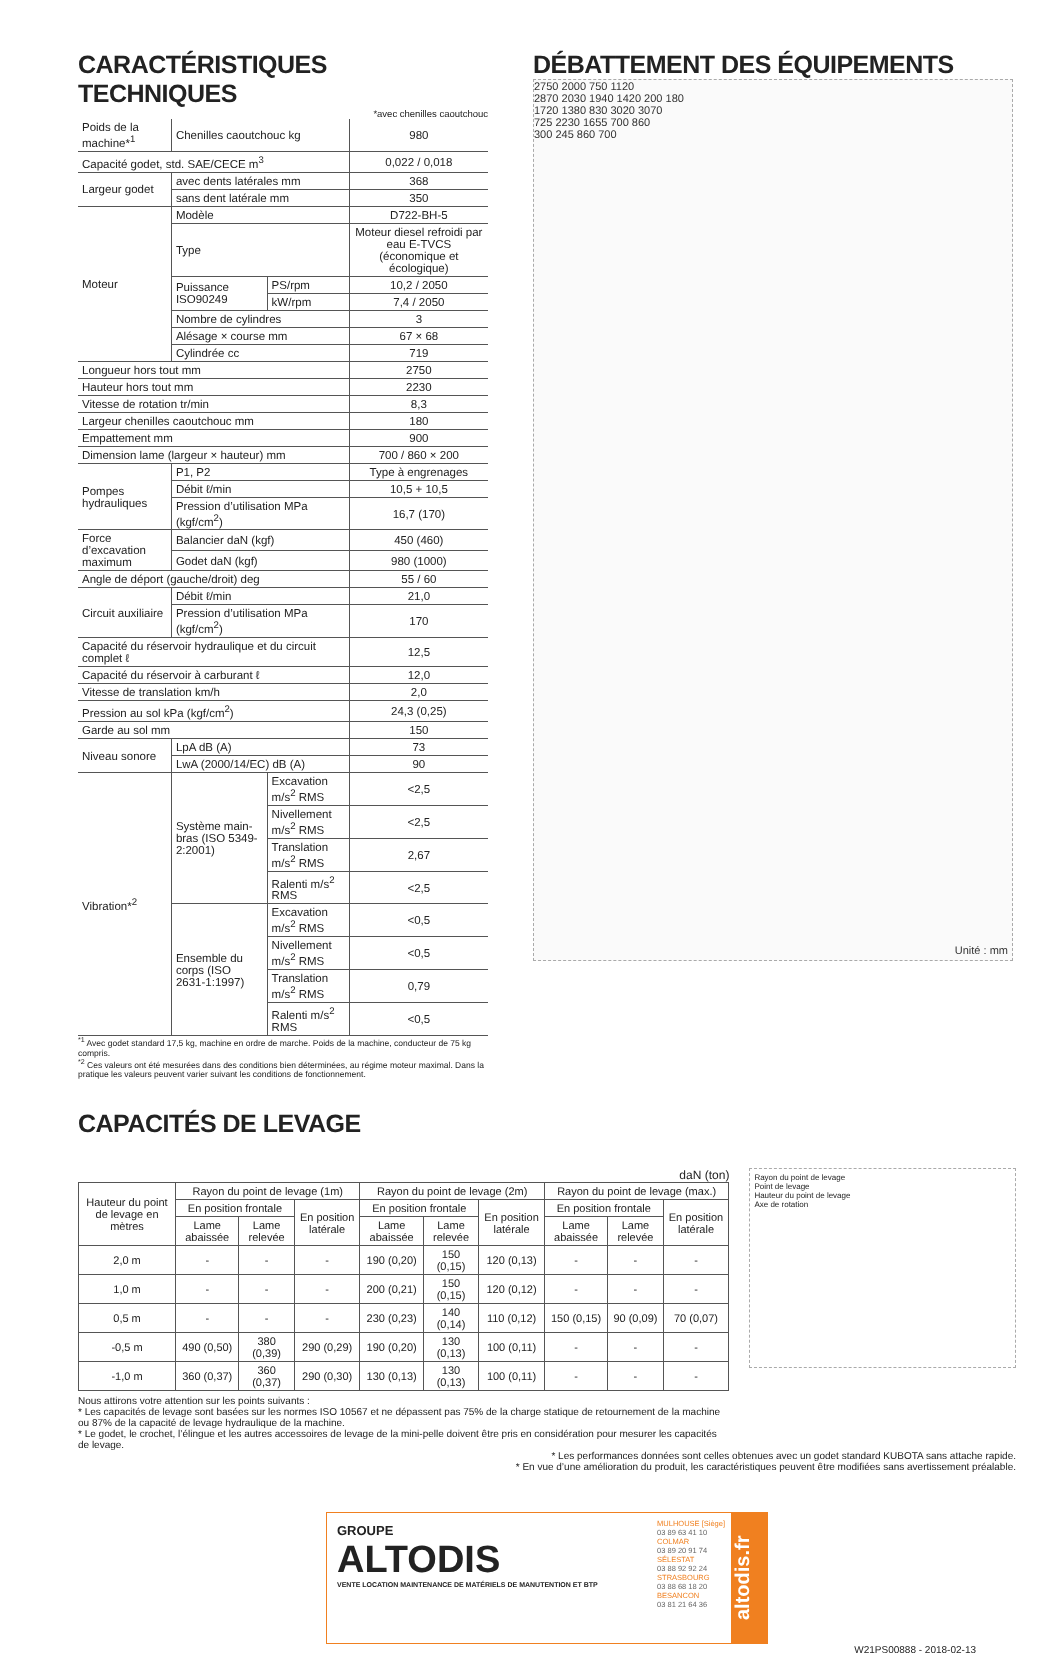CARACTÉRISTIQUES TECHNIQUES
*avec chenilles caoutchouc
| Poids de la machine*<sup>1</sup> | Chenilles caoutchouc kg | | 980 |
| Capacité godet, std. SAE/CECE m<sup>3</sup> | | | 0,022 / 0,018 |
| Largeur godet | avec dents latérales mm | | 368 |
| | sans dent latérale mm | | 350 |
| Moteur | Modèle | | D722-BH-5 |
| | Type | | Moteur diesel refroidi par eau E-TVCS (économique et écologique) |
| | Puissance ISO90249 | PS/rpm | 10,2 / 2050 |
| | | kW/rpm | 7,4 / 2050 |
| | Nombre de cylindres | | 3 |
| | Alésage × course mm | | 67 × 68 |
| | Cylindrée cc | | 719 |
| Longueur hors tout mm | | | 2750 |
| Hauteur hors tout mm | | | 2230 |
| Vitesse de rotation tr/min | | | 8,3 |
| Largeur chenilles caoutchouc mm | | | 180 |
| Empattement mm | | | 900 |
| Dimension lame (largeur × hauteur) mm | | | 700 / 860 × 200 |
| Pompes hydrauliques | P1, P2 | | Type à engrenages |
| | Débit ℓ/min | | 10,5 + 10,5 |
| | Pression d’utilisation MPa (kgf/cm<sup>2</sup>) | | 16,7 (170) |
| Force d’excavation maximum | Balancier daN (kgf) | | 450 (460) |
| | Godet daN (kgf) | | 980 (1000) |
| Angle de déport (gauche/droit) deg | | | 55 / 60 |
| Circuit auxiliaire | Débit ℓ/min | | 21,0 |
| | Pression d’utilisation MPa (kgf/cm<sup>2</sup>) | | 170 |
| Capacité du réservoir hydraulique et du circuit complet ℓ | | | 12,5 |
| Capacité du réservoir à carburant ℓ | | | 12,0 |
| Vitesse de translation km/h | | | 2,0 |
| Pression au sol kPa (kgf/cm<sup>2</sup>) | | | 24,3 (0,25) |
| Garde au sol mm | | | 150 |
| Niveau sonore | LpA dB (A) | | 73 |
| | LwA (2000/14/EC) dB (A) | | 90 |
| Vibration*<sup>2</sup> | Système main-bras (ISO 5349-2:2001) | Excavation m/s<sup>2</sup> RMS | <2,5 |
| | | Nivellement m/s<sup>2</sup> RMS | <2,5 |
| | | Translation m/s<sup>2</sup> RMS | 2,67 |
| | | Ralenti m/s<sup>2</sup> RMS | <2,5 |
| | Ensemble du corps (ISO 2631-1:1997) | Excavation m/s<sup>2</sup> RMS | <0,5 |
| | | Nivellement m/s<sup>2</sup> RMS | <0,5 |
| | | Translation m/s<sup>2</sup> RMS | 0,79 |
| | | Ralenti m/s<sup>2</sup> RMS | <0,5 |
<sup>*1</sup> Avec godet standard 17,5 kg, machine en ordre de marche. Poids de la machine, conducteur de 75 kg compris.
<sup>*2</sup> Ces valeurs ont été mesurées dans des conditions bien déterminées, au régime moteur maximal. Dans la pratique les valeurs peuvent varier suivant les conditions de fonctionnement.
DÉBATTEMENT DES ÉQUIPEMENTS
2750 2000 750 1120
2870 2030 1940 1420 200 180
1720 1380 830 3020 3070
725 2230 1655 700 860
300 245 860 700
Unité : mm
CAPACITÉS DE LEVAGE
daN (ton)
| Hauteur du point de levage en mètres | Rayon du point de levage (1m) | | | Rayon du point de levage (2m) | | | Rayon du point de levage (max.) | | |
| --- | --- | --- | --- | --- | --- | --- | --- | --- | --- |
| | En position frontale | | En position latérale | En position frontale | | En position latérale | En position frontale | | En position latérale |
| | Lame abaissée | Lame relevée | | Lame abaissée | Lame relevée | | Lame abaissée | Lame relevée | |
| 2,0 m | - | - | - | 190 (0,20) | 150 (0,15) | 120 (0,13) | - | - | - |
| 1,0 m | - | - | - | 200 (0,21) | 150 (0,15) | 120 (0,12) | - | - | - |
| 0,5 m | - | - | - | 230 (0,23) | 140 (0,14) | 110 (0,12) | 150 (0,15) | 90 (0,09) | 70 (0,07) |
| -0,5 m | 490 (0,50) | 380 (0,39) | 290 (0,29) | 190 (0,20) | 130 (0,13) | 100 (0,11) | - | - | - |
| -1,0 m | 360 (0,37) | 360 (0,37) | 290 (0,30) | 130 (0,13) | 130 (0,13) | 100 (0,11) | - | - | - |
Nous attirons votre attention sur les points suivants :
* Les capacités de levage sont basées sur les normes ISO 10567 et ne dépassent pas 75% de la charge statique de retournement de la machine ou 87% de la capacité de levage hydraulique de la machine.
* Le godet, le crochet, l’élingue et les autres accessoires de levage de la mini-pelle doivent être pris en considération pour mesurer les capacités de levage.
Rayon du point de levage
Point de levage
Hauteur du point de levage
Axe de rotation
* Les performances données sont celles obtenues avec un godet standard KUBOTA sans attache rapide.
* En vue d’une amélioration du produit, les caractéristiques peuvent être modifiées sans avertissement préalable.
GROUPE
ALTODIS
VENTE LOCATION MAINTENANCE DE MATÉRIELS DE MANUTENTION ET BTP
MULHOUSE [Siège]
03 89 63 41 10
COLMAR
03 89 20 91 74
SÉLESTAT
03 88 92 92 24
STRASBOURG
03 88 68 18 20
BESANCON
03 81 21 64 36
altodis.fr
W21PS00888 - 2018-02-13